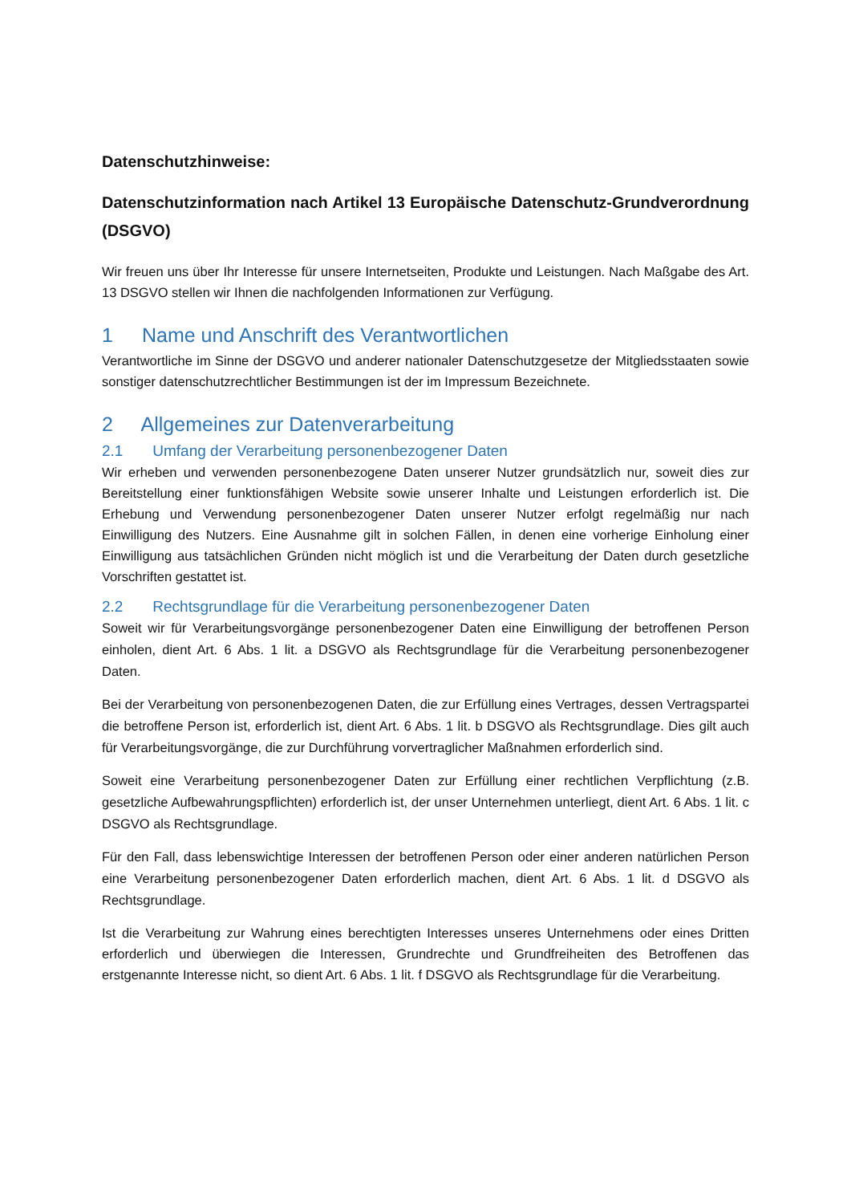Datenschutzhinweise:
Datenschutzinformation nach Artikel 13 Europäische Datenschutz-Grundverordnung (DSGVO)
Wir freuen uns über Ihr Interesse für unsere Internetseiten, Produkte und Leistungen. Nach Maßgabe des Art. 13 DSGVO stellen wir Ihnen die nachfolgenden Informationen zur Verfügung.
1 Name und Anschrift des Verantwortlichen
Verantwortliche im Sinne der DSGVO und anderer nationaler Datenschutzgesetze der Mitgliedsstaaten sowie sonstiger datenschutzrechtlicher Bestimmungen ist der im Impressum Bezeichnete.
2 Allgemeines zur Datenverarbeitung
2.1 Umfang der Verarbeitung personenbezogener Daten
Wir erheben und verwenden personenbezogene Daten unserer Nutzer grundsätzlich nur, soweit dies zur Bereitstellung einer funktionsfähigen Website sowie unserer Inhalte und Leistungen erforderlich ist. Die Erhebung und Verwendung personenbezogener Daten unserer Nutzer erfolgt regelmäßig nur nach Einwilligung des Nutzers. Eine Ausnahme gilt in solchen Fällen, in denen eine vorherige Einholung einer Einwilligung aus tatsächlichen Gründen nicht möglich ist und die Verarbeitung der Daten durch gesetzliche Vorschriften gestattet ist.
2.2 Rechtsgrundlage für die Verarbeitung personenbezogener Daten
Soweit wir für Verarbeitungsvorgänge personenbezogener Daten eine Einwilligung der betroffenen Person einholen, dient Art. 6 Abs. 1 lit. a DSGVO als Rechtsgrundlage für die Verarbeitung personenbezogener Daten.
Bei der Verarbeitung von personenbezogenen Daten, die zur Erfüllung eines Vertrages, dessen Vertragspartei die betroffene Person ist, erforderlich ist, dient Art. 6 Abs. 1 lit. b DSGVO als Rechtsgrundlage. Dies gilt auch für Verarbeitungsvorgänge, die zur Durchführung vorvertraglicher Maßnahmen erforderlich sind.
Soweit eine Verarbeitung personenbezogener Daten zur Erfüllung einer rechtlichen Verpflichtung (z.B. gesetzliche Aufbewahrungspflichten) erforderlich ist, der unser Unternehmen unterliegt, dient Art. 6 Abs. 1 lit. c DSGVO als Rechtsgrundlage.
Für den Fall, dass lebenswichtige Interessen der betroffenen Person oder einer anderen natürlichen Person eine Verarbeitung personenbezogener Daten erforderlich machen, dient Art. 6 Abs. 1 lit. d DSGVO als Rechtsgrundlage.
Ist die Verarbeitung zur Wahrung eines berechtigten Interesses unseres Unternehmens oder eines Dritten erforderlich und überwiegen die Interessen, Grundrechte und Grundfreiheiten des Betroffenen das erstgenannte Interesse nicht, so dient Art. 6 Abs. 1 lit. f DSGVO als Rechtsgrundlage für die Verarbeitung.